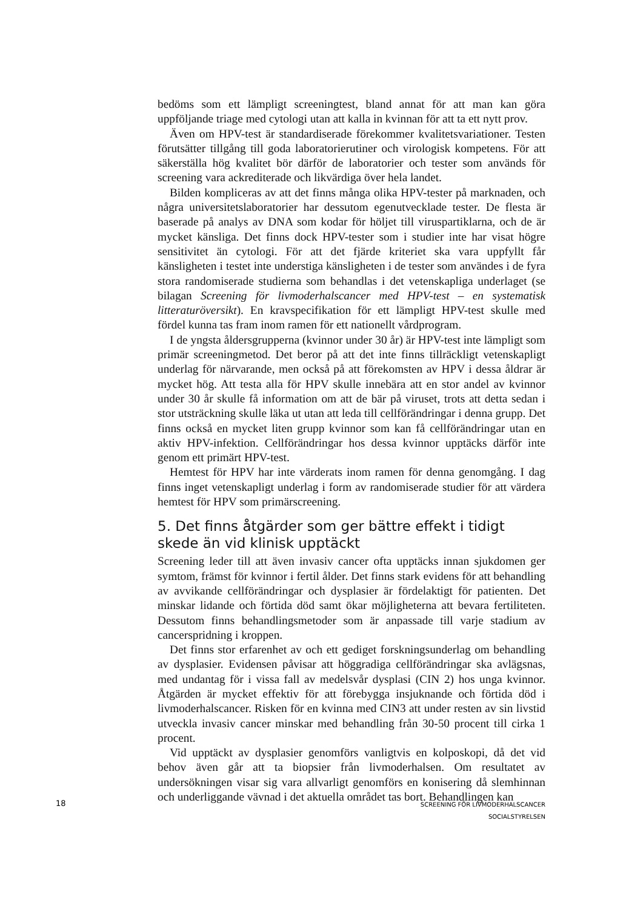bedöms som ett lämpligt screeningtest, bland annat för att man kan göra uppföljande triage med cytologi utan att kalla in kvinnan för att ta ett nytt prov.
Även om HPV-test är standardiserade förekommer kvalitetsvariationer. Testen förutsätter tillgång till goda laboratorierutiner och virologisk kompetens. För att säkerställa hög kvalitet bör därför de laboratorier och tester som används för screening vara ackrediterade och likvärdiga över hela landet.
Bilden kompliceras av att det finns många olika HPV-tester på marknaden, och några universitetslaboratorier har dessutom egenutvecklade tester. De flesta är baserade på analys av DNA som kodar för höljet till viruspartiklarna, och de är mycket känsliga. Det finns dock HPV-tester som i studier inte har visat högre sensitivitet än cytologi. För att det fjärde kriteriet ska vara uppfyllt får känsligheten i testet inte understiga känsligheten i de tester som användes i de fyra stora randomiserade studierna som behandlas i det vetenskapliga underlaget (se bilagan Screening för livmoderhalscancer med HPV-test – en systematisk litteraturöversikt). En kravspecifikation för ett lämpligt HPV-test skulle med fördel kunna tas fram inom ramen för ett nationellt vårdprogram.
I de yngsta åldersgrupperna (kvinnor under 30 år) är HPV-test inte lämpligt som primär screeningmetod. Det beror på att det inte finns tillräckligt vetenskapligt underlag för närvarande, men också på att förekomsten av HPV i dessa åldrar är mycket hög. Att testa alla för HPV skulle innebära att en stor andel av kvinnor under 30 år skulle få information om att de bär på viruset, trots att detta sedan i stor utsträckning skulle läka ut utan att leda till cellförändringar i denna grupp. Det finns också en mycket liten grupp kvinnor som kan få cellförändringar utan en aktiv HPV-infektion. Cellförändringar hos dessa kvinnor upptäcks därför inte genom ett primärt HPV-test.
Hemtest för HPV har inte värderats inom ramen för denna genomgång. I dag finns inget vetenskapligt underlag i form av randomiserade studier för att värdera hemtest för HPV som primärscreening.
5. Det finns åtgärder som ger bättre effekt i tidigt skede än vid klinisk upptäckt
Screening leder till att även invasiv cancer ofta upptäcks innan sjukdomen ger symtom, främst för kvinnor i fertil ålder. Det finns stark evidens för att behandling av avvikande cellförändringar och dysplasier är fördelaktigt för patienten. Det minskar lidande och förtida död samt ökar möjligheterna att bevara fertiliteten. Dessutom finns behandlingsmetoder som är anpassade till varje stadium av cancerspridning i kroppen.
Det finns stor erfarenhet av och ett gediget forskningsunderlag om behandling av dysplasier. Evidensen påvisar att höggradiga cellförändringar ska avlägsnas, med undantag för i vissa fall av medelsvår dysplasi (CIN 2) hos unga kvinnor. Åtgärden är mycket effektiv för att förebygga insjuknande och förtida död i livmoderhalscancer. Risken för en kvinna med CIN3 att under resten av sin livstid utveckla invasiv cancer minskar med behandling från 30-50 procent till cirka 1 procent.
Vid upptäckt av dysplasier genomförs vanligtvis en kolposkopi, då det vid behov även går att ta biopsier från livmoderhalsen. Om resultatet av undersökningen visar sig vara allvarligt genomförs en konisering då slemhinnan och underliggande vävnad i det aktuella området tas bort. Behandlingen kan
18
SCREENING FÖR LIVMODERHALSCANCER
SOCIALSTYRELSEN